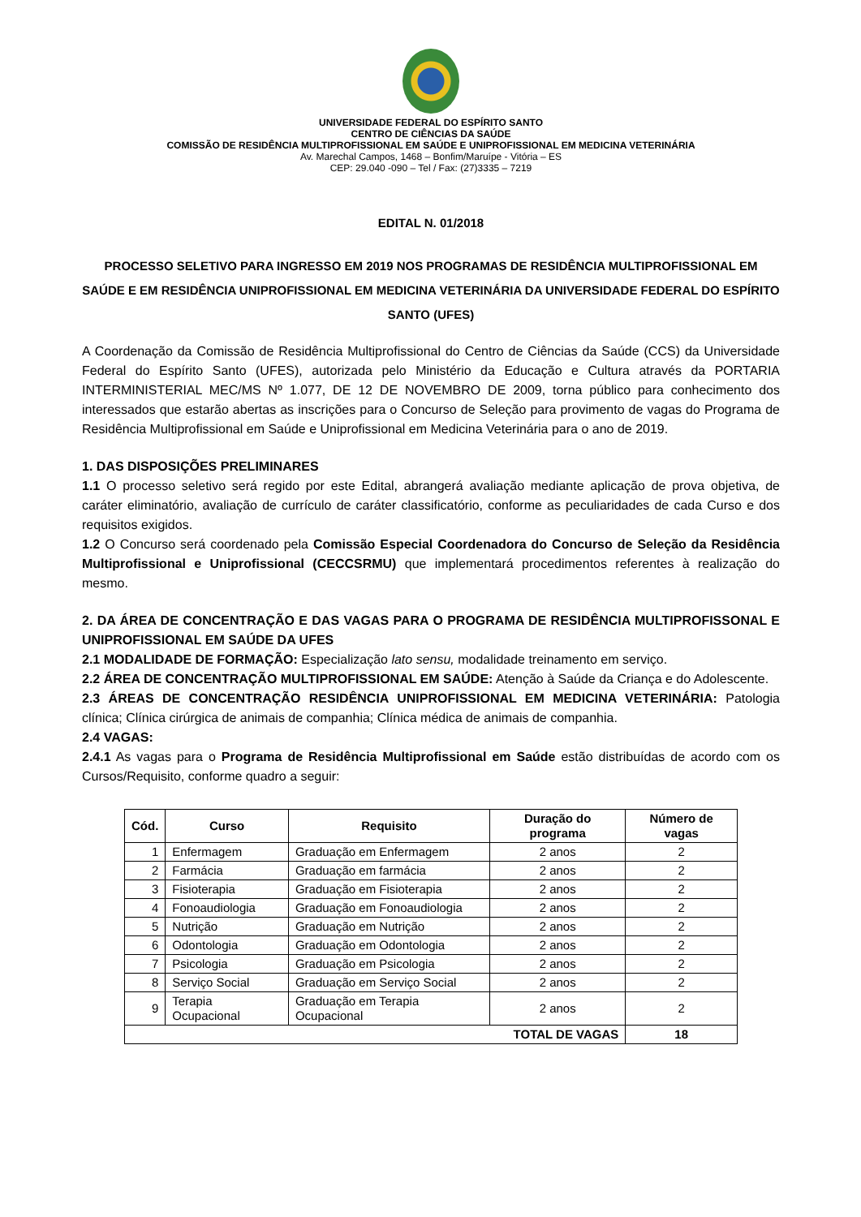UNIVERSIDADE FEDERAL DO ESPÍRITO SANTO
CENTRO DE CIÊNCIAS DA SAÚDE
COMISSÃO DE RESIDÊNCIA MULTIPROFISSIONAL EM SAÚDE E UNIPROFISSIONAL EM MEDICINA VETERINÁRIA
Av. Marechal Campos, 1468 – Bonfim/Maruípe - Vitória – ES
CEP: 29.040 -090 – Tel / Fax: (27)3335 – 7219
EDITAL N. 01/2018
PROCESSO SELETIVO PARA INGRESSO EM 2019 NOS PROGRAMAS DE RESIDÊNCIA MULTIPROFISSIONAL EM SAÚDE E EM RESIDÊNCIA UNIPROFISSIONAL EM MEDICINA VETERINÁRIA DA UNIVERSIDADE FEDERAL DO ESPÍRITO SANTO (UFES)
A Coordenação da Comissão de Residência Multiprofissional do Centro de Ciências da Saúde (CCS) da Universidade Federal do Espírito Santo (UFES), autorizada pelo Ministério da Educação e Cultura através da PORTARIA INTERMINISTERIAL MEC/MS Nº 1.077, DE 12 DE NOVEMBRO DE 2009, torna público para conhecimento dos interessados que estarão abertas as inscrições para o Concurso de Seleção para provimento de vagas do Programa de Residência Multiprofissional em Saúde e Uniprofissional em Medicina Veterinária para o ano de 2019.
1. DAS DISPOSIÇÕES PRELIMINARES
1.1 O processo seletivo será regido por este Edital, abrangerá avaliação mediante aplicação de prova objetiva, de caráter eliminatório, avaliação de currículo de caráter classificatório, conforme as peculiaridades de cada Curso e dos requisitos exigidos.
1.2 O Concurso será coordenado pela Comissão Especial Coordenadora do Concurso de Seleção da Residência Multiprofissional e Uniprofissional (CECCSRMU) que implementará procedimentos referentes à realização do mesmo.
2. DA ÁREA DE CONCENTRAÇÃO E DAS VAGAS PARA O PROGRAMA DE RESIDÊNCIA MULTIPROFISSONAL E UNIPROFISSIONAL EM SAÚDE DA UFES
2.1 MODALIDADE DE FORMAÇÃO: Especialização lato sensu, modalidade treinamento em serviço.
2.2 ÁREA DE CONCENTRAÇÃO MULTIPROFISSIONAL EM SAÚDE: Atenção à Saúde da Criança e do Adolescente.
2.3 ÁREAS DE CONCENTRAÇÃO RESIDÊNCIA UNIPROFISSIONAL EM MEDICINA VETERINÁRIA: Patologia clínica; Clínica cirúrgica de animais de companhia; Clínica médica de animais de companhia.
2.4 VAGAS:
2.4.1 As vagas para o Programa de Residência Multiprofissional em Saúde estão distribuídas de acordo com os Cursos/Requisito, conforme quadro a seguir:
| Cód. | Curso | Requisito | Duração do programa | Número de vagas |
| --- | --- | --- | --- | --- |
| 1 | Enfermagem | Graduação em Enfermagem | 2 anos | 2 |
| 2 | Farmácia | Graduação em farmácia | 2 anos | 2 |
| 3 | Fisioterapia | Graduação em Fisioterapia | 2 anos | 2 |
| 4 | Fonoaudiologia | Graduação em Fonoaudiologia | 2 anos | 2 |
| 5 | Nutrição | Graduação em Nutrição | 2 anos | 2 |
| 6 | Odontologia | Graduação em Odontologia | 2 anos | 2 |
| 7 | Psicologia | Graduação em Psicologia | 2 anos | 2 |
| 8 | Serviço Social | Graduação em Serviço Social | 2 anos | 2 |
| 9 | Terapia Ocupacional | Graduação em Terapia Ocupacional | 2 anos | 2 |
| TOTAL DE VAGAS | | | | 18 |